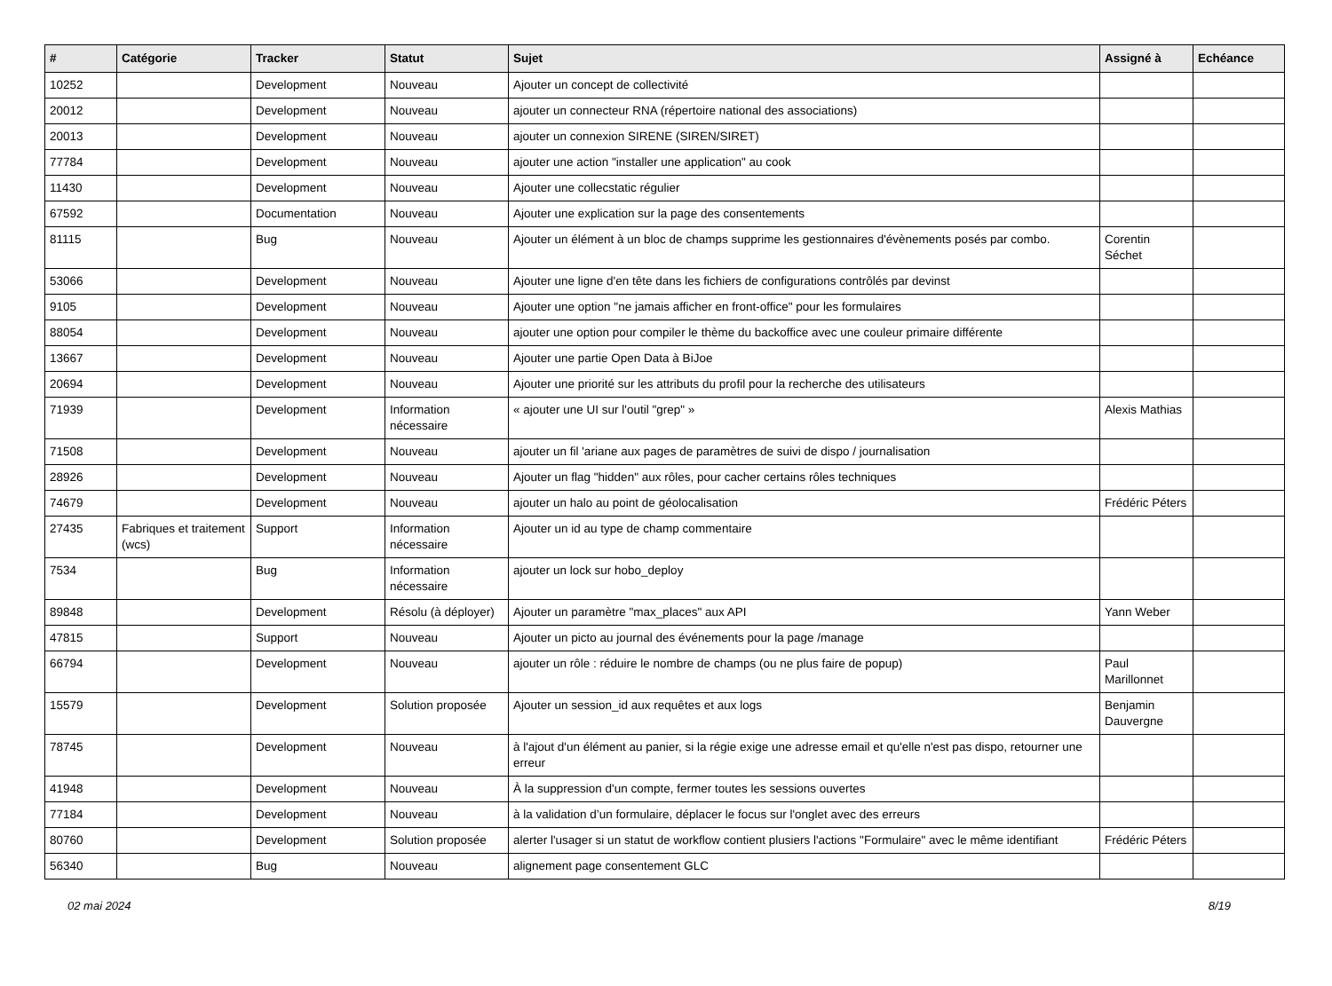| # | Catégorie | Tracker | Statut | Sujet | Assigné à | Echéance |
| --- | --- | --- | --- | --- | --- | --- |
| 10252 | | Development | Nouveau | Ajouter un concept de collectivité | | |
| 20012 | | Development | Nouveau | ajouter un connecteur RNA (répertoire national des associations) | | |
| 20013 | | Development | Nouveau | ajouter un connexion SIRENE (SIREN/SIRET) | | |
| 77784 | | Development | Nouveau | ajouter une action "installer une application" au cook | | |
| 11430 | | Development | Nouveau | Ajouter une collecstatic régulier | | |
| 67592 | | Documentation | Nouveau | Ajouter une explication sur la page des consentements | | |
| 81115 | | Bug | Nouveau | Ajouter un élément à un bloc de champs supprime les gestionnaires d'évènements posés par combo. | Corentin Séchet | |
| 53066 | | Development | Nouveau | Ajouter une ligne d'en tête dans les fichiers de configurations contrôlés par devinst | | |
| 9105 | | Development | Nouveau | Ajouter une option "ne jamais afficher en front-office" pour les formulaires | | |
| 88054 | | Development | Nouveau | ajouter une option pour compiler le thème du backoffice avec une couleur primaire différente | | |
| 13667 | | Development | Nouveau | Ajouter une partie Open Data à BiJoe | | |
| 20694 | | Development | Nouveau | Ajouter une priorité sur les attributs du profil pour la recherche des utilisateurs | | |
| 71939 | | Development | Information nécessaire | « ajouter une UI sur l'outil "grep" » | Alexis Mathias | |
| 71508 | | Development | Nouveau | ajouter un fil 'ariane aux pages de paramètres de suivi de dispo / journalisation | | |
| 28926 | | Development | Nouveau | Ajouter un flag "hidden" aux rôles, pour cacher certains rôles techniques | | |
| 74679 | | Development | Nouveau | ajouter un halo au point de géolocalisation | Frédéric Péters | |
| 27435 | Fabriques et traitement (wcs) | Support | Information nécessaire | Ajouter un id au type de champ commentaire | | |
| 7534 | | Bug | Information nécessaire | ajouter un lock sur hobo_deploy | | |
| 89848 | | Development | Résolu (à déployer) | Ajouter un paramètre "max_places" aux API | Yann Weber | |
| 47815 | | Support | Nouveau | Ajouter un picto au journal des événements pour la page /manage | | |
| 66794 | | Development | Nouveau | ajouter un rôle : réduire le nombre de champs (ou ne plus faire de popup) | Paul Marillonnet | |
| 15579 | | Development | Solution proposée | Ajouter un session_id aux requêtes et aux logs | Benjamin Dauvergne | |
| 78745 | | Development | Nouveau | à l'ajout d'un élément au panier, si la régie exige une adresse email et qu'elle n'est pas dispo, retourner une erreur | | |
| 41948 | | Development | Nouveau | À la suppression d'un compte, fermer toutes les sessions ouvertes | | |
| 77184 | | Development | Nouveau | à la validation d’un formulaire, déplacer le focus sur l'onglet avec des erreurs | | |
| 80760 | | Development | Solution proposée | alerter l'usager si un statut de workflow contient plusiers l'actions "Formulaire" avec le même identifiant | Frédéric Péters | |
| 56340 | | Bug | Nouveau | alignement page consentement GLC | | |
02 mai 2024 8/19